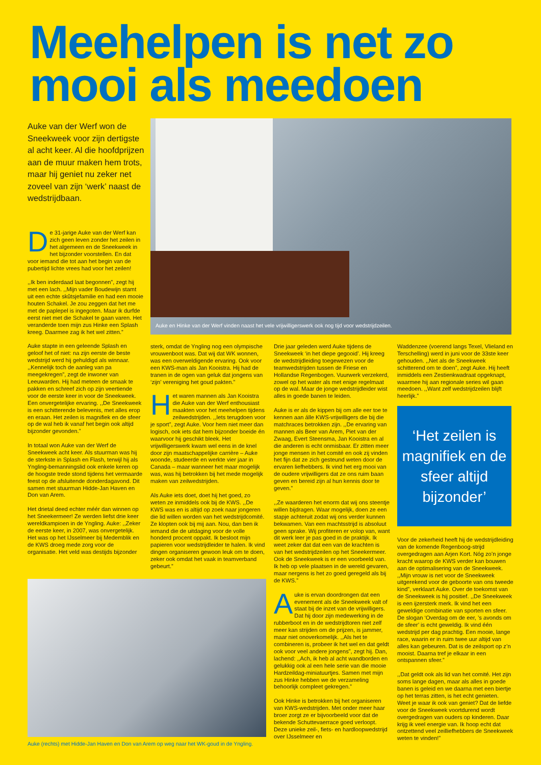Meehelpen is net zo
mooi als meedoen
Auke van der Werf won de Sneekweek voor zijn dertigste al acht keer. Al die hoofdprijzen aan de muur maken hem trots, maar hij geniet nu zeker net zoveel van zijn ‘werk’ naast de wedstrijdbaan.
Auke en Hinke van der Werf vinden naast het vele vrijwilligerswerk ook nog tijd voor wedstrijdzeilen.
De 31-jarige Auke van der Werf kan zich geen leven zonder het zeilen in het algemeen en de Sneekweek in het bijzonder voorstellen. En dat voor iemand die tot aan het begin van de pubertijd lichte vrees had voor het zeilen!
,,Ik ben inderdaad laat begonnen”, zegt hij met een lach. ,,Mijn vader Boudewijn stamt uit een echte skûtsjefamilie en had een mooie houten Schakel. Je zou zeggen dat het me met de paplepel is ingegoten. Maar ik durfde eerst niet met die Schakel te gaan varen. Het veranderde toen mijn zus Hinke een Splash kreeg. Daarmee zag ik het wel zitten.”
Auke stapte in een geleende Splash en geloof het of niet: na zijn eerste de beste wedstrijd werd hij gehuldigd als winnaar. ,,Kennelijk toch de aanleg van pa meegekregen”, zegt de inwoner van Leeuwarden. Hij had meteen de smaak te pakken en schreef zich op zijn veertiende voor de eerste keer in voor de Sneekweek. Een onvergetelijke ervaring. ,,De Sneekweek is een schitterende belevenis, met alles erop en eraan. Het zeilen is magnifiek en de sfeer op de wal heb ik vanaf het begin ook altijd bijzonder gevonden.”
In totaal won Auke van der Werf de Sneekweek acht keer. Als stuurman was hij de sterkste in Splash en Flash, terwijl hij als Yngling-bemanningslid ook enkele keren op de hoogste trede stond tijdens het vermaarde feest op de afsluitende donderdagavond. Dit samen met stuurman Hidde-Jan Haven en Don van Arem.
Het drietal deed echter méér dan winnen op het Sneekermeer! Ze werden liefst drie keer wereldkampioen in de Yngling. Auke: ,,Zeker de eerste keer, in 2007, was onvergetelijk. Het was op het IJsselmeer bij Medemblik en de KWS droeg mede zorg voor de organisatie. Het veld was destijds bijzonder
sterk, omdat de Yngling nog een olympische vrouwenboot was. Dat wij dat WK wonnen, was een overweldigende ervaring. Ook voor een KWS-man als Jan Kooistra. Hij had de tranen in de ogen van geluk dat jongens van ‘zijn’ vereniging het goud pakten.”
Het waren mannen als Jan Kooistra die Auke van der Werf enthousiast maakten voor het meehelpen tijdens zeilwedstrijden. ,,Iets terugdoen voor je sport”, zegt Auke. Voor hem niet meer dan logisch, ook iets dat hem bijzonder boeide én waarvoor hij geschikt bleek. Het vrijwilligerswerk kwam wel eens in de knel door zijn maatschappelijke carrière – Auke woonde, studeerde en werkte vier jaar in Canada – maar wanneer het maar mogelijk was, was hij betrokken bij het mede mogelijk maken van zeilwedstrijden.
Als Auke iets doet, doet hij het goed, zo weten ze inmiddels ook bij de KWS. ,,De KWS was en is altijd op zoek naar jongeren die lid willen worden van het wedstrijdcomité. Ze klopten ook bij mij aan. Nou, dan ben ik iemand die de uitdaging voor de volle honderd procent oppakt. Ik besloot mijn papieren voor wedstrijdleider te halen. Ik vind dingen organiseren gewoon leuk om te doen, zeker ook omdat het vaak in teamverband gebeurt.”
Auke (rechts) met Hidde-Jan Haven en Don van Arem op weg naar het WK-goud in de Yngling.
Drie jaar geleden werd Auke tijdens de Sneekweek ‘in het diepe gegooid’. Hij kreeg de wedstrijdleiding toegewezen voor de teamwedstrijden tussen de Friese en Hollandse Regenbogen. Vuurwerk verzekerd, zowel op het water als met enige regelmaat op de wal. Maar de jonge wedstrijdleider wist alles in goede banen te leiden.
Auke is er als de kippen bij om alle eer toe te kennen aan álle KWS-vrijwilligers die bij die matchraces betrokken zijn. ,,De ervaring van mannen als Beer van Arem, Piet van der Zwaag, Evert Steensma, Jan Kooistra en al die anderen is echt onmisbaar. Er zitten meer jonge mensen in het comité en ook zij vinden het fijn dat ze zich gesteund weten door de ervaren liefhebbers. Ik vind het erg mooi van de oudere vrijwilligers dat ze ons ruim baan geven en bereid zijn al hun kennis door te geven.”
,,Ze waarderen het enorm dat wij ons steentje willen bijdragen. Waar mogelijk, doen ze een stapje achteruit zodat wij ons verder kunnen bekwamen. Van een machtsstrijd is absoluut geen sprake. Wij profiteren er volop van, want dit werk leer je pas goed in de praktijk. Ik weet zeker dat dat een van de krachten is van het wedstrijdzeilen op het Sneekermeer. Ook de Sneekweek is er een voorbeeld van. Ik heb op vele plaatsen in de wereld gevaren, maar nergens is het zo goed geregeld als bij de KWS.”
Auke is ervan doordrongen dat een evenement als de Sneekweek valt of staat bij de inzet van de vrijwilligers. Dat hij door zijn medewerking in de rubberboot en in de wedstrijdtoren niet zelf meer kan strijden om de prijzen, is jammer, maar niet onoverkomelijk. ,,Als het te combineren is, probeer ik het wel en dat geldt ook voor veel andere jongens”, zegt hij. Dan, lachend: ,,Ach, ik heb al acht wandborden en gelukkig ook al een hele serie van die mooie Hardzeildag-miniatuurtjes. Samen met mijn zus Hinke hebben we de verzameling behoorlijk compleet gekregen.”
Ook Hinke is betrokken bij het organiseren van KWS-wedstrijden. Met onder meer haar broer zorgt ze er bijvoorbeeld voor dat de bekende Schuttevaerrace goed verloopt. Deze unieke zeil-, fiets- en hardloopwedstrijd over IJsselmeer en
Waddenzee (voerend langs Texel, Vlieland en Terschelling) werd in juni voor de 33ste keer gehouden. ,,Net als de Sneekweek schitterend om te doen”, zegt Auke. Hij heeft inmiddels een Zestienkwadraat opgeknapt, waarmee hij aan regionale series wil gaan meedoen. ,,Want zelf wedstrijdzeilen blijft heerlijk.”
‘Het zeilen is magnifiek en de sfeer altijd bijzonder’
Voor de zekerheid heeft hij de wedstrijdleiding van de komende Regenboog-strijd overgedragen aan Arjen Kort. Nóg zo’n jonge kracht waarop de KWS verder kan bouwen aan de optimalisering van de Sneekweek. ,,Mijn vrouw is net voor de Sneekweek uitgerekend voor de geboorte van ons tweede kind”, verklaart Auke. Over de toekomst van de Sneekweek is hij positief. ,,De Sneekweek is een ijzersterk merk. Ik vind het een geweldige combinatie van sporten en sfeer. De slogan ‘Overdag om de eer, ’s avonds om de sfeer’ is echt geweldig. Ik vind één wedstrijd per dag prachtig. Een mooie, lange race, waarin er in ruim twee uur altijd van alles kan gebeuren. Dat is de zeilsport op z’n mooist. Daarna tref je elkaar in een ontspannen sfeer.”
,,Dat geldt ook als lid van het comité. Het zijn soms lange dagen, maar als alles in goede banen is geleid en we daarna met een biertje op het terras zitten, is het echt genieten. Weet je waar ik ook van geniet? Dat de liefde voor de Sneekweek voortdurend wordt overgedragen van ouders op kinderen. Daar krijg ik veel energie van. Ik hoop echt dat ontzettend veel zeilliefhebbers de Sneekweek weten te vinden!”